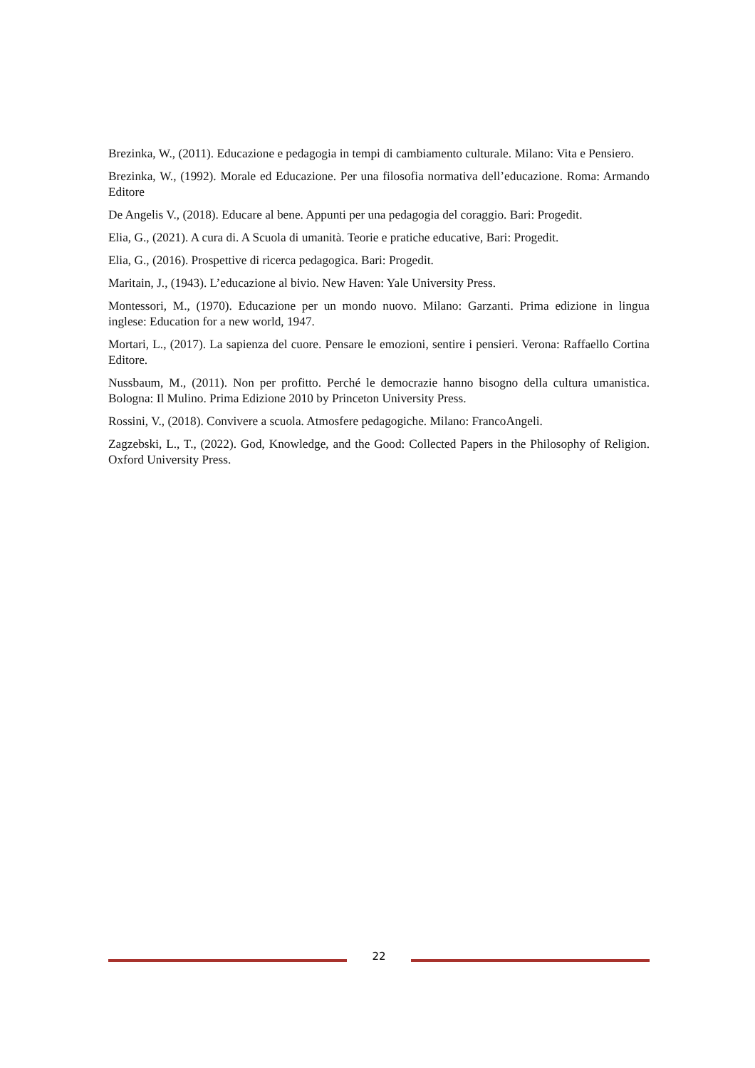Brezinka, W., (2011). Educazione e pedagogia in tempi di cambiamento culturale. Milano: Vita e Pensiero.
Brezinka, W., (1992). Morale ed Educazione. Per una filosofia normativa dell’educazione. Roma: Armando Editore
De Angelis V., (2018). Educare al bene. Appunti per una pedagogia del coraggio. Bari: Progedit.
Elia, G., (2021). A cura di. A Scuola di umanità. Teorie e pratiche educative, Bari: Progedit.
Elia, G., (2016). Prospettive di ricerca pedagogica. Bari: Progedit.
Maritain, J., (1943). L’educazione al bivio. New Haven: Yale University Press.
Montessori, M., (1970). Educazione per un mondo nuovo. Milano: Garzanti. Prima edizione in lingua inglese: Education for a new world, 1947.
Mortari, L., (2017). La sapienza del cuore. Pensare le emozioni, sentire i pensieri. Verona: Raffaello Cortina Editore.
Nussbaum, M., (2011). Non per profitto. Perché le democrazie hanno bisogno della cultura umanistica. Bologna: Il Mulino. Prima Edizione 2010 by Princeton University Press.
Rossini, V., (2018). Convivere a scuola. Atmosfere pedagogiche. Milano: FrancoAngeli.
Zagzebski, L., T., (2022). God, Knowledge, and the Good: Collected Papers in the Philosophy of Religion. Oxford University Press.
22